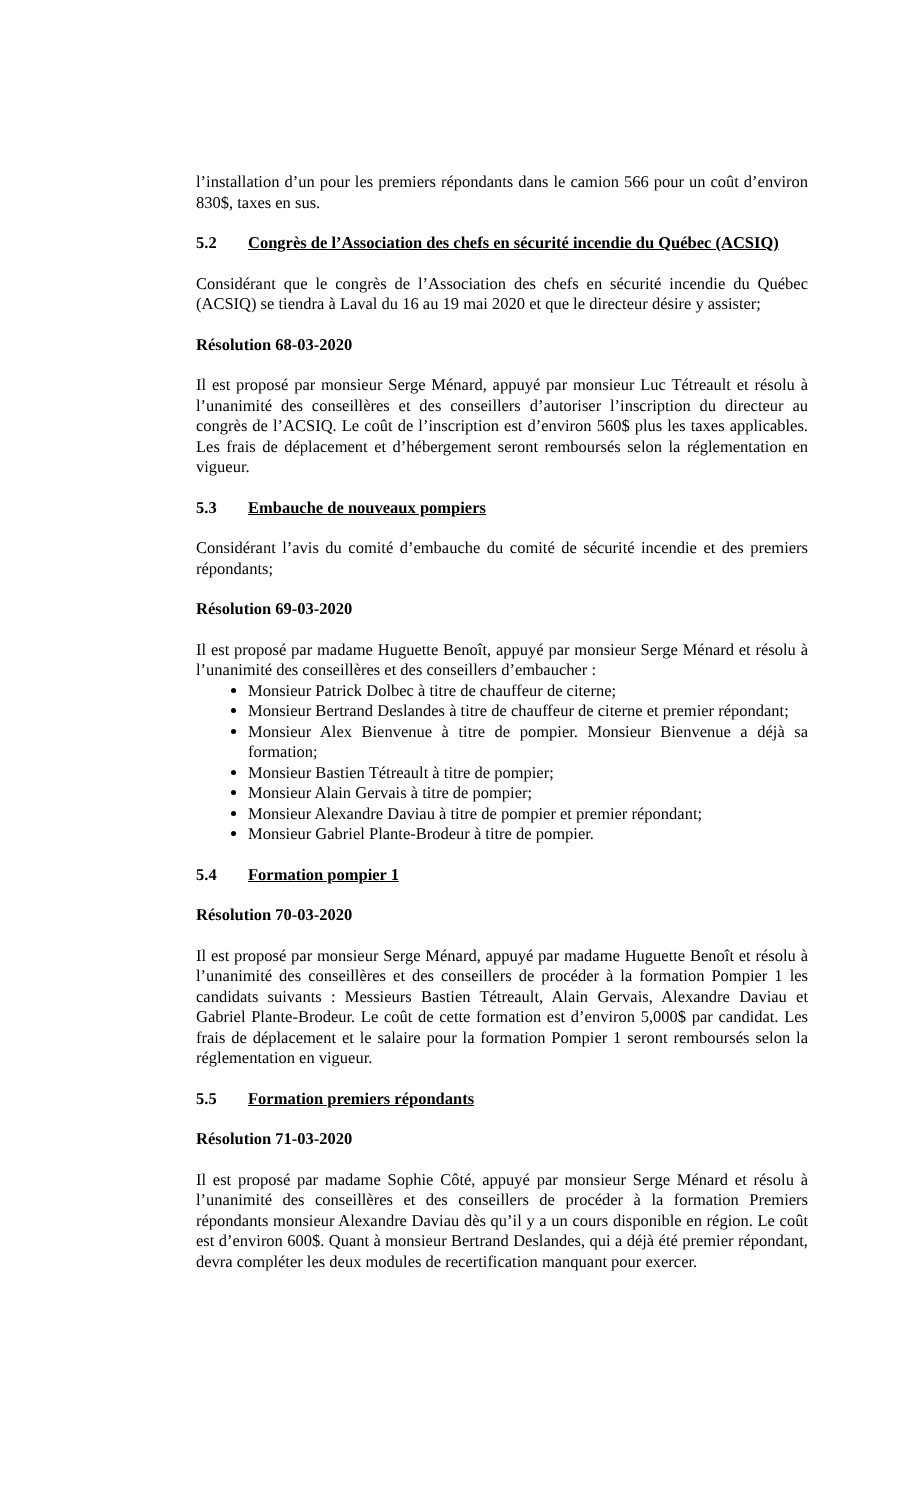l’installation d’un pour les premiers répondants dans le camion 566 pour un coût d’environ 830$, taxes en sus.
5.2 Congrès de l’Association des chefs en sécurité incendie du Québec (ACSIQ)
Considérant que le congrès de l’Association des chefs en sécurité incendie du Québec (ACSIQ) se tiendra à Laval du 16 au 19 mai 2020 et que le directeur désire y assister;
Résolution 68-03-2020
Il est proposé par monsieur Serge Ménard, appuyé par monsieur Luc Tétreault et résolu à l’unanimité des conseillères et des conseillers d’autoriser l’inscription du directeur au congrès de l’ACSIQ. Le coût de l’inscription est d’environ 560$ plus les taxes applicables. Les frais de déplacement et d’hébergement seront remboursés selon la réglementation en vigueur.
5.3 Embauche de nouveaux pompiers
Considérant l’avis du comité d’embauche du comité de sécurité incendie et des premiers répondants;
Résolution 69-03-2020
Il est proposé par madame Huguette Benoît, appuyé par monsieur Serge Ménard et résolu à l’unanimité des conseillères et des conseillers d’embaucher :
Monsieur Patrick Dolbec à titre de chauffeur de citerne;
Monsieur Bertrand Deslandes à titre de chauffeur de citerne et premier répondant;
Monsieur Alex Bienvenue à titre de pompier. Monsieur Bienvenue a déjà sa formation;
Monsieur Bastien Tétreault à titre de pompier;
Monsieur Alain Gervais à titre de pompier;
Monsieur Alexandre Daviau à titre de pompier et premier répondant;
Monsieur Gabriel Plante-Brodeur à titre de pompier.
5.4 Formation pompier 1
Résolution 70-03-2020
Il est proposé par monsieur Serge Ménard, appuyé par madame Huguette Benoît et résolu à l’unanimité des conseillères et des conseillers de procéder à la formation Pompier 1 les candidats suivants : Messieurs Bastien Tétreault, Alain Gervais, Alexandre Daviau et Gabriel Plante-Brodeur. Le coût de cette formation est d’environ 5,000$ par candidat. Les frais de déplacement et le salaire pour la formation Pompier 1 seront remboursés selon la réglementation en vigueur.
5.5 Formation premiers répondants
Résolution 71-03-2020
Il est proposé par madame Sophie Côté, appuyé par monsieur Serge Ménard et résolu à l’unanimité des conseillères et des conseillers de procéder à la formation Premiers répondants monsieur Alexandre Daviau dès qu’il y a un cours disponible en région. Le coût est d’environ 600$. Quant à monsieur Bertrand Deslandes, qui a déjà été premier répondant, devra compléter les deux modules de recertification manquant pour exercer.